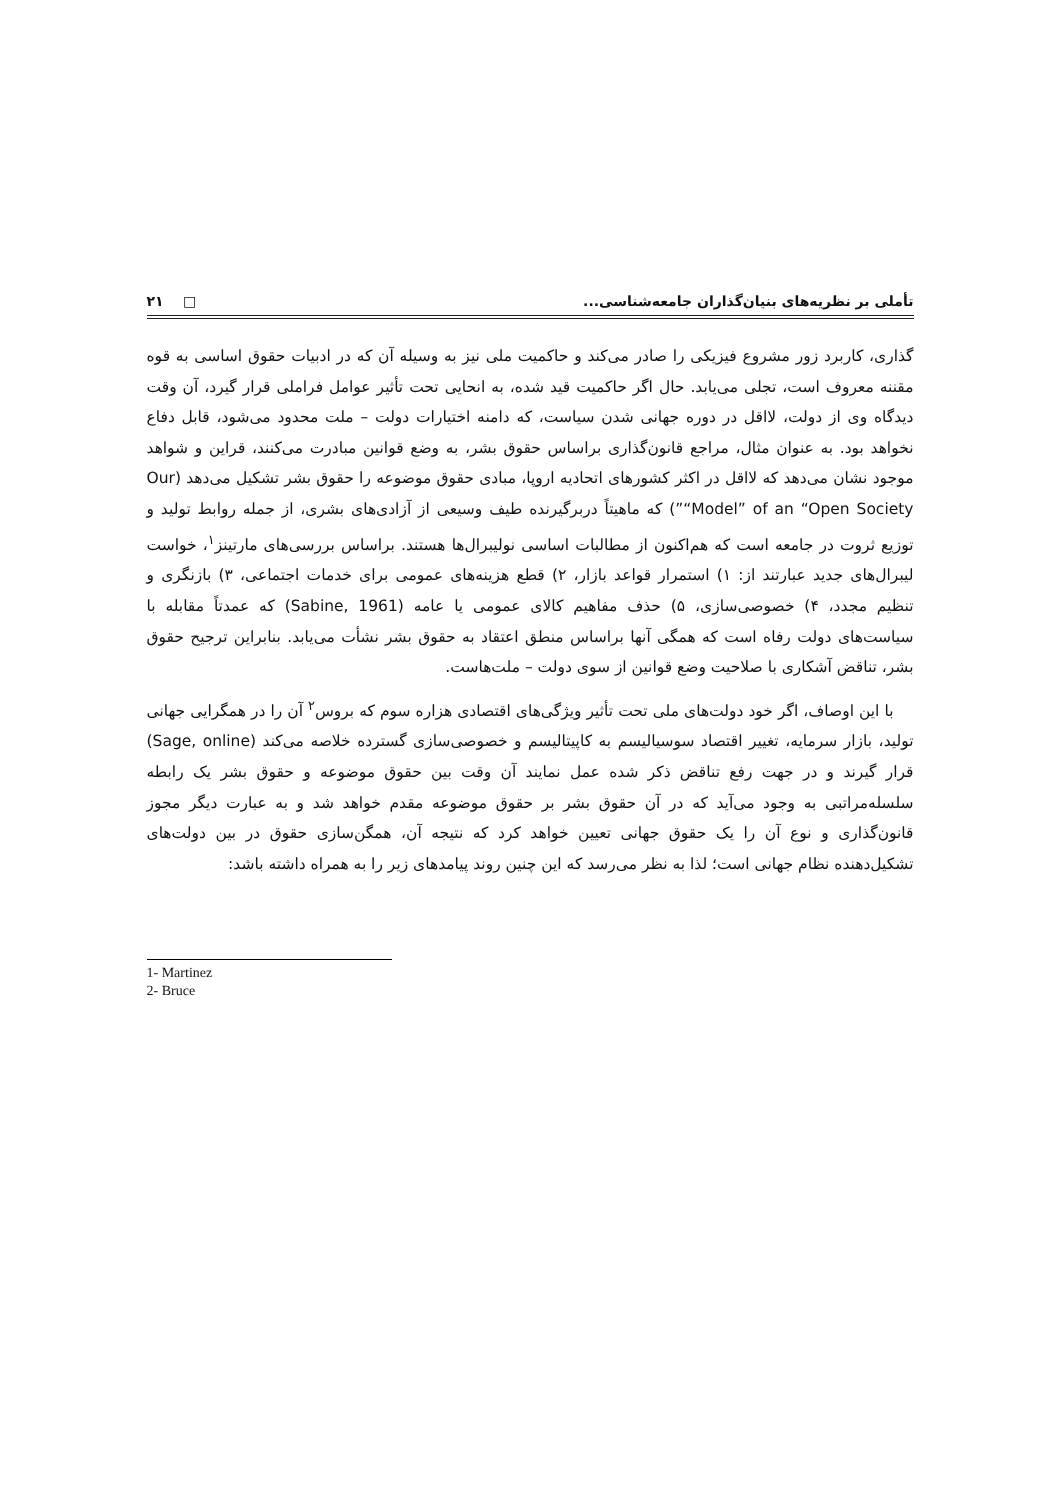تأملی بر نظریه‌های بنیان‌گذاران جامعه‌شناسی... □ ۲۱
گذاری، کاربرد زور مشروع فیزیکی را صادر می‌کند و حاکمیت ملی نیز به وسیله آن که در ادبیات حقوق اساسی به قوه مقننه معروف است، تجلی می‌یابد. حال اگر حاکمیت قید شده، به انحایی تحت تأثیر عوامل فراملی قرار گیرد، آن وقت دیدگاه وی از دولت، لااقل در دوره جهانی شدن سیاست، که دامنه اختیارات دولت – ملت محدود می‌شود، قابل دفاع نخواهد بود. به عنوان مثال، مراجع قانون‌گذاری براساس حقوق بشر، به وضع قوانین مبادرت می‌کنند، قراین و شواهد موجود نشان می‌دهد که لااقل در اکثر کشورهای اتحادیه اروپا، مبادی حقوق موضوعه را حقوق بشر تشکیل می‌دهد (Our “Model” of an “Open Society”) که ماهیتاً دربرگیرنده طیف وسیعی از آزادی‌های بشری، از جمله روابط تولید و توزیع ثروت در جامعه است که هم‌اکنون از مطالبات اساسی نولیبرال‌ها هستند. براساس بررسی‌های مارتینز<sup>۱</sup>، خواست لیبرال‌های جدید عبارتند از: ۱) استمرار قواعد بازار، ۲) قطع هزینه‌های عمومی برای خدمات اجتماعی، ۳) بازنگری و تنظیم مجدد، ۴) خصوصی‌سازی، ۵) حذف مفاهیم کالای عمومی یا عامه (Sabine, 1961) که عمدتاً مقابله با سیاست‌های دولت رفاه است که همگی آنها براساس منطق اعتقاد به حقوق بشر نشأت می‌یابد. بنابراین ترجیح حقوق بشر، تناقض آشکاری با صلاحیت وضع قوانین از سوی دولت – ملت‌هاست.
با این اوصاف، اگر خود دولت‌های ملی تحت تأثیر ویژگی‌های اقتصادی هزاره سوم که بروس<sup>۲</sup> آن را در همگرایی جهانی تولید، بازار سرمایه، تغییر اقتصاد سوسیالیسم به کاپیتالیسم و خصوصی‌سازی گسترده خلاصه می‌کند (Sage, online) قرار گیرند و در جهت رفع تناقض ذکر شده عمل نمایند آن وقت بین حقوق موضوعه و حقوق بشر یک رابطه سلسله‌مراتبی به وجود می‌آید که در آن حقوق بشر بر حقوق موضوعه مقدم خواهد شد و به عبارت دیگر مجوز قانون‌گذاری و نوع آن را یک حقوق جهانی تعیین خواهد کرد که نتیجه آن، همگن‌سازی حقوق در بین دولت‌های تشکیل‌دهنده نظام جهانی است؛ لذا به نظر می‌رسد که این چنین روند پیامدهای زیر را به همراه داشته باشد:
1- Martinez
2- Bruce